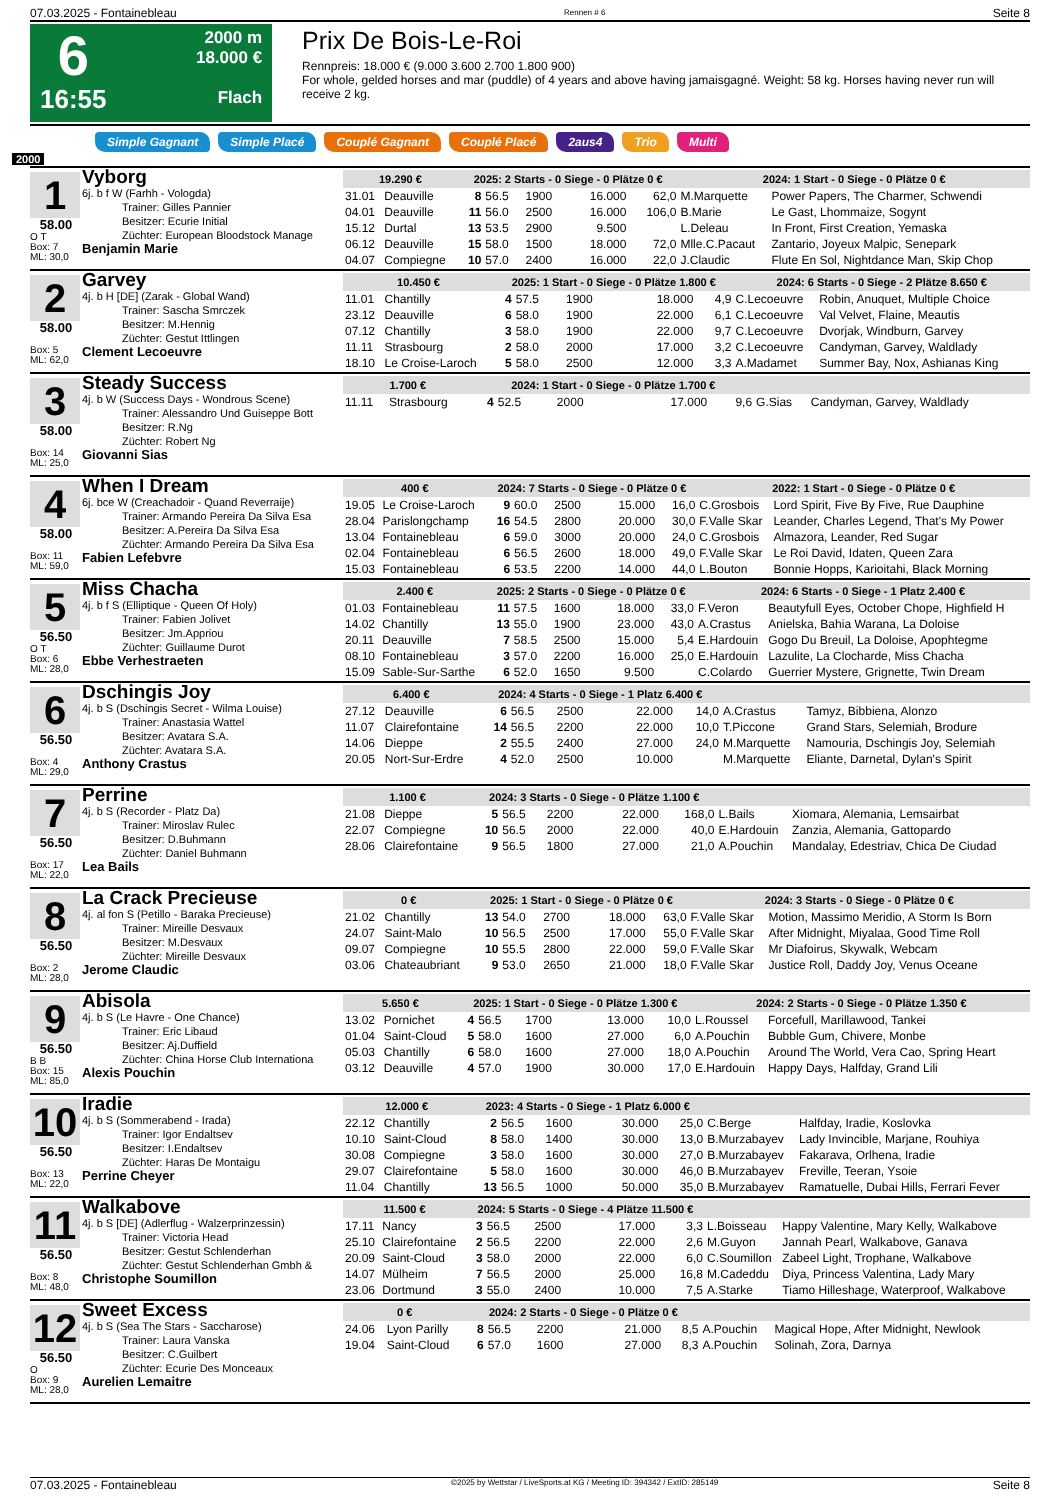07.03.2025 - Fontainebleau Rennen # 6 Seite 8
6
16:55
2000 m
18.000 €
Flach
Prix De Bois-Le-Roi
Rennpreis: 18.000 € (9.000 3.600 2.700 1.800 900)
For whole, gelded horses and mar (puddle) of 4 years and above having jamaisgagné. Weight: 58 kg. Horses having never run will receive 2 kg.
Simple Gagnant Simple Placé Couplé Gagnant Couplé Placé 2aus4 Trio Multi
2000
1
58.00
O T
Box: 7
ML: 30,0
Vyborg
6j. b f W (Farhh - Vologda)
Trainer: Gilles Pannier
Besitzer: Ecurie Initial
Züchter: European Bloodstock Manage
Benjamin Marie
| 19.290 € | | 2025: 2 Starts - 0 Siege - 0 Plätze 0 € | | | | | 2024: 1 Start - 0 Siege - 0 Plätze 0 € | |
| --- | --- | --- | --- | --- | --- | --- | --- | --- |
| 31.01 | Deauville | 8 | 56.5 | 1900 | 16.000 | 62,0 | M.Marquette | Power Papers, The Charmer, Schwendi |
| 04.01 | Deauville | 11 | 56.0 | 2500 | 16.000 | 106,0 | B.Marie | Le Gast, Lhommaize, Sogynt |
| 15.12 | Durtal | 13 | 53.5 | 2900 | 9.500 | | L.Deleau | In Front, First Creation, Yemaska |
| 06.12 | Deauville | 15 | 58.0 | 1500 | 18.000 | 72,0 | Mlle.C.Pacaut | Zantario, Joyeux Malpic, Senepark |
| 04.07 | Compiegne | 10 | 57.0 | 2400 | 16.000 | 22,0 | J.Claudic | Flute En Sol, Nightdance Man, Skip Chop |
2
58.00
Box: 5
ML: 62,0
Garvey
4j. b H [DE] (Zarak - Global Wand)
Trainer: Sascha Smrczek
Besitzer: M.Hennig
Züchter: Gestut Ittlingen
Clement Lecoeuvre
| 10.450 € | | 2025: 1 Start - 0 Siege - 0 Plätze 1.800 € | | | | | 2024: 6 Starts - 0 Siege - 2 Plätze 8.650 € | |
| --- | --- | --- | --- | --- | --- | --- | --- | --- |
| 11.01 | Chantilly | 4 | 57.5 | 1900 | 18.000 | 4,9 | C.Lecoeuvre | Robin, Anuquet, Multiple Choice |
| 23.12 | Deauville | 6 | 58.0 | 1900 | 22.000 | 6,1 | C.Lecoeuvre | Val Velvet, Flaine, Meautis |
| 07.12 | Chantilly | 3 | 58.0 | 1900 | 22.000 | 9,7 | C.Lecoeuvre | Dvorjak, Windburn, Garvey |
| 11.11 | Strasbourg | 2 | 58.0 | 2000 | 17.000 | 3,2 | C.Lecoeuvre | Candyman, Garvey, Waldlady |
| 18.10 | Le Croise-Laroch | 5 | 58.0 | 2500 | 12.000 | 3,3 | A.Madamet | Summer Bay, Nox, Ashianas King |
3
58.00
Box: 14
ML: 25,0
Steady Success
4j. b W (Success Days - Wondrous Scene)
Trainer: Alessandro Und Guiseppe Bott
Besitzer: R.Ng
Züchter: Robert Ng
Giovanni Sias
| 1.700 € | | 2024: 1 Start - 0 Siege - 0 Plätze 1.700 € | | | | | | |
| --- | --- | --- | --- | --- | --- | --- | --- | --- |
| 11.11 | Strasbourg | 4 | 52.5 | 2000 | 17.000 | 9,6 | G.Sias | Candyman, Garvey, Waldlady |
4
58.00
Box: 11
ML: 59,0
When I Dream
6j. bce W (Creachadoir - Quand Reverraije)
Trainer: Armando Pereira Da Silva Esa
Besitzer: A.Pereira Da Silva Esa
Züchter: Armando Pereira Da Silva Esa
Fabien Lefebvre
| 400 € | | 2024: 7 Starts - 0 Siege - 0 Plätze 0 € | | | | | 2022: 1 Start - 0 Siege - 0 Plätze 0 € | |
| --- | --- | --- | --- | --- | --- | --- | --- | --- |
| 19.05 | Le Croise-Laroch | 9 | 60.0 | 2500 | 15.000 | 16,0 | C.Grosbois | Lord Spirit, Five By Five, Rue Dauphine |
| 28.04 | Parislongchamp | 16 | 54.5 | 2800 | 20.000 | 30,0 | F.Valle Skar | Leander, Charles Legend, That's My Power |
| 13.04 | Fontainebleau | 6 | 59.0 | 3000 | 20.000 | 24,0 | C.Grosbois | Almazora, Leander, Red Sugar |
| 02.04 | Fontainebleau | 6 | 56.5 | 2600 | 18.000 | 49,0 | F.Valle Skar | Le Roi David, Idaten, Queen Zara |
| 15.03 | Fontainebleau | 6 | 53.5 | 2200 | 14.000 | 44,0 | L.Bouton | Bonnie Hopps, Karioitahi, Black Morning |
5
56.50
O T
Box: 6
ML: 28,0
Miss Chacha
4j. b f S (Elliptique - Queen Of Holy)
Trainer: Fabien Jolivet
Besitzer: Jm.Appriou
Züchter: Guillaume Durot
Ebbe Verhestraeten
| 2.400 € | | 2025: 2 Starts - 0 Siege - 0 Plätze 0 € | | | | | 2024: 6 Starts - 0 Siege - 1 Platz 2.400 € | |
| --- | --- | --- | --- | --- | --- | --- | --- | --- |
| 01.03 | Fontainebleau | 11 | 57.5 | 1600 | 18.000 | 33,0 | F.Veron | Beautyfull Eyes, October Chope, Highfield H |
| 14.02 | Chantilly | 13 | 55.0 | 1900 | 23.000 | 43,0 | A.Crastus | Anielska, Bahia Warana, La Doloise |
| 20.11 | Deauville | 7 | 58.5 | 2500 | 15.000 | 5,4 | E.Hardouin | Gogo Du Breuil, La Doloise, Apophtegme |
| 08.10 | Fontainebleau | 3 | 57.0 | 2200 | 16.000 | 25,0 | E.Hardouin | Lazulite, La Clocharde, Miss Chacha |
| 15.09 | Sable-Sur-Sarthe | 6 | 52.0 | 1650 | 9.500 | | C.Colardo | Guerrier Mystere, Grignette, Twin Dream |
6
56.50
Box: 4
ML: 29,0
Dschingis Joy
4j. b S (Dschingis Secret - Wilma Louise)
Trainer: Anastasia Wattel
Besitzer: Avatara S.A.
Züchter: Avatara S.A.
Anthony Crastus
| 6.400 € | | 2024: 4 Starts - 0 Siege - 1 Platz 6.400 € | | | | | | |
| --- | --- | --- | --- | --- | --- | --- | --- | --- |
| 27.12 | Deauville | 6 | 56.5 | 2500 | 22.000 | 14,0 | A.Crastus | Tamyz, Bibbiena, Alonzo |
| 11.07 | Clairefontaine | 14 | 56.5 | 2200 | 22.000 | 10,0 | T.Piccone | Grand Stars, Selemiah, Brodure |
| 14.06 | Dieppe | 2 | 55.5 | 2400 | 27.000 | 24,0 | M.Marquette | Namouria, Dschingis Joy, Selemiah |
| 20.05 | Nort-Sur-Erdre | 4 | 52.0 | 2500 | 10.000 | | M.Marquette | Eliante, Darnetal, Dylan's Spirit |
7
56.50
Box: 17
ML: 22,0
Perrine
4j. b S (Recorder - Platz Da)
Trainer: Miroslav Rulec
Besitzer: D.Buhmann
Züchter: Daniel Buhmann
Lea Bails
| 1.100 € | | 2024: 3 Starts - 0 Siege - 0 Plätze 1.100 € | | | | | | |
| --- | --- | --- | --- | --- | --- | --- | --- | --- |
| 21.08 | Dieppe | 5 | 56.5 | 2200 | 22.000 | 168,0 | L.Bails | Xiomara, Alemania, Lemsairbat |
| 22.07 | Compiegne | 10 | 56.5 | 2000 | 22.000 | 40,0 | E.Hardouin | Zanzia, Alemania, Gattopardo |
| 28.06 | Clairefontaine | 9 | 56.5 | 1800 | 27.000 | 21,0 | A.Pouchin | Mandalay, Edestriav, Chica De Ciudad |
8
56.50
Box: 2
ML: 28,0
La Crack Precieuse
4j. al fon S (Petillo - Baraka Precieuse)
Trainer: Mireille Desvaux
Besitzer: M.Desvaux
Züchter: Mireille Desvaux
Jerome Claudic
| 0 € | | 2025: 1 Start - 0 Siege - 0 Plätze 0 € | | | | | 2024: 3 Starts - 0 Siege - 0 Plätze 0 € | |
| --- | --- | --- | --- | --- | --- | --- | --- | --- |
| 21.02 | Chantilly | 13 | 54.0 | 2700 | 18.000 | 63,0 | F.Valle Skar | Motion, Massimo Meridio, A Storm Is Born |
| 24.07 | Saint-Malo | 10 | 56.5 | 2500 | 17.000 | 55,0 | F.Valle Skar | After Midnight, Miyalaa, Good Time Roll |
| 09.07 | Compiegne | 10 | 55.5 | 2800 | 22.000 | 59,0 | F.Valle Skar | Mr Diafoirus, Skywalk, Webcam |
| 03.06 | Chateaubriant | 9 | 53.0 | 2650 | 21.000 | 18,0 | F.Valle Skar | Justice Roll, Daddy Joy, Venus Oceane |
9
56.50
B B
Box: 15
ML: 85,0
Abisola
4j. b S (Le Havre - One Chance)
Trainer: Eric Libaud
Besitzer: Aj.Duffield
Züchter: China Horse Club Internationa
Alexis Pouchin
| 5.650 € | | 2025: 1 Start - 0 Siege - 0 Plätze 1.300 € | | | | | 2024: 2 Starts - 0 Siege - 0 Plätze 1.350 € | |
| --- | --- | --- | --- | --- | --- | --- | --- | --- |
| 13.02 | Pornichet | 4 | 56.5 | 1700 | 13.000 | 10,0 | L.Roussel | Forcefull, Marillawood, Tankei |
| 01.04 | Saint-Cloud | 5 | 58.0 | 1600 | 27.000 | 6,0 | A.Pouchin | Bubble Gum, Chivere, Monbe |
| 05.03 | Chantilly | 6 | 58.0 | 1600 | 27.000 | 18,0 | A.Pouchin | Around The World, Vera Cao, Spring Heart |
| 03.12 | Deauville | 4 | 57.0 | 1900 | 30.000 | 17,0 | E.Hardouin | Happy Days, Halfday, Grand Lili |
10
56.50
Box: 13
ML: 22,0
Iradie
4j. b S (Sommerabend - Irada)
Trainer: Igor Endaltsev
Besitzer: I.Endaltsev
Züchter: Haras De Montaigu
Perrine Cheyer
| 12.000 € | | 2023: 4 Starts - 0 Siege - 1 Platz 6.000 € | | | | | | |
| --- | --- | --- | --- | --- | --- | --- | --- | --- |
| 22.12 | Chantilly | 2 | 56.5 | 1600 | 30.000 | 25,0 | C.Berge | Halfday, Iradie, Koslovka |
| 10.10 | Saint-Cloud | 8 | 58.0 | 1400 | 30.000 | 13,0 | B.Murzabayev | Lady Invincible, Marjane, Rouhiya |
| 30.08 | Compiegne | 3 | 58.0 | 1600 | 30.000 | 27,0 | B.Murzabayev | Fakarava, Orlhena, Iradie |
| 29.07 | Clairefontaine | 5 | 58.0 | 1600 | 30.000 | 46,0 | B.Murzabayev | Freville, Teeran, Ysoie |
| 11.04 | Chantilly | 13 | 56.5 | 1000 | 50.000 | 35,0 | B.Murzabayev | Ramatuelle, Dubai Hills, Ferrari Fever |
11
56.50
Box: 8
ML: 48,0
Walkabove
4j. b S [DE] (Adlerflug - Walzerprinzessin)
Trainer: Victoria Head
Besitzer: Gestut Schlenderhan
Züchter: Gestut Schlenderhan Gmbh &
Christophe Soumillon
| 11.500 € | | 2024: 5 Starts - 0 Siege - 4 Plätze 11.500 € | | | | | | |
| --- | --- | --- | --- | --- | --- | --- | --- | --- |
| 17.11 | Nancy | 3 | 56.5 | 2500 | 17.000 | 3,3 | L.Boisseau | Happy Valentine, Mary Kelly, Walkabove |
| 25.10 | Clairefontaine | 2 | 56.5 | 2200 | 22.000 | 2,6 | M.Guyon | Jannah Pearl, Walkabove, Ganava |
| 20.09 | Saint-Cloud | 3 | 58.0 | 2000 | 22.000 | 6,0 | C.Soumillon | Zabeel Light, Trophane, Walkabove |
| 14.07 | Mülheim | 7 | 56.5 | 2000 | 25.000 | 16,8 | M.Cadeddu | Diya, Princess Valentina, Lady Mary |
| 23.06 | Dortmund | 3 | 55.0 | 2400 | 10.000 | 7,5 | A.Starke | Tiamo Hilleshage, Waterproof, Walkabove |
12
56.50
O
Box: 9
ML: 28,0
Sweet Excess
4j. b S (Sea The Stars - Saccharose)
Trainer: Laura Vanska
Besitzer: C.Guilbert
Züchter: Ecurie Des Monceaux
Aurelien Lemaitre
| 0 € | | 2024: 2 Starts - 0 Siege - 0 Plätze 0 € | | | | | | |
| --- | --- | --- | --- | --- | --- | --- | --- | --- |
| 24.06 | Lyon Parilly | 8 | 56.5 | 2200 | 21.000 | 8,5 | A.Pouchin | Magical Hope, After Midnight, Newlook |
| 19.04 | Saint-Cloud | 6 | 57.0 | 1600 | 27.000 | 8,3 | A.Pouchin | Solinah, Zora, Darnya |
07.03.2025 - Fontainebleau ©2025 by Wettstar / LiveSports.at KG / Meeting ID: 394342 / ExtID: 285149 Seite 8